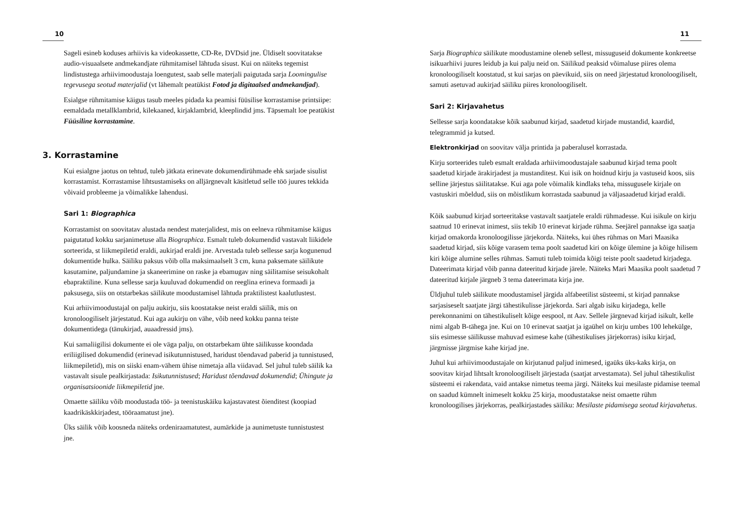10
Sageli esineb koduses arhiivis ka videokassette, CD-Re, DVDsid jne. Üldiselt soovitatakse audio-visuaalsete andmekandjate rühmitamisel lähtuda sisust. Kui on näiteks tegemist lindistustega arhiivimoodustaja loengutest, saab selle materjali paigutada sarja Loomingulise tegevusega seotud materjalid (vt lähemalt peatükist Fotod ja digitaalsed andmekandjad).
Esialgse rühmitamise käigus tasub meeles pidada ka peamisi füüsilise korrastamise printsiipe: eemaldada metallklambrid, kilekaaned, kirjaklambrid, kleeplindid jms. Täpsemalt loe peatükist Füüsiline korrastamine.
3. Korrastamine
Kui esialgne jaotus on tehtud, tuleb jätkata erinevate dokumendirühmade ehk sarjade sisulist korrastamist. Korrastamise lihtsustamiseks on alljärgnevalt käsitletud selle töö juures tekkida võivaid probleeme ja võimalikke lahendusi.
Sari 1: Biographica
Korrastamist on soovitatav alustada nendest materjalidest, mis on eelneva rühmitamise käigus paigutatud kokku sarjanimetuse alla Biographica. Esmalt tuleb dokumendid vastavalt liikidele sorteerida, st liikmepiletid eraldi, aukirjad eraldi jne. Arvestada tuleb sellesse sarja kogunenud dokumentide hulka. Säiliku paksus võib olla maksimaalselt 3 cm, kuna paksemate säilikute kasutamine, paljundamine ja skaneerimine on raske ja ebamugav ning säilitamise seisukohalt ebapraktiline. Kuna sellesse sarja kuuluvad dokumendid on reeglina erineva formaadi ja paksusega, siis on otstarbekas säilikute moodustamisel lähtuda praktilistest kaalutlustest.
Kui arhiivimoodustajal on palju aukirju, siis koostatakse neist eraldi säilik, mis on kronoloogiliselt järjestatud. Kui aga aukirju on vähe, võib need kokku panna teiste dokumentidega (tänukirjad, auaadressid jms).
Kui samaliigilisi dokumente ei ole väga palju, on otstarbekam ühte säilikusse koondada eriliigilised dokumendid (erinevad isikutunnistused, haridust tõendavad paberid ja tunnistused, liikmepiletid), mis on siiski enam-vähem ühise nimetaja alla viidavad. Sel juhul tuleb säilik ka vastavalt sisule pealkirjastada: Isikutunnistused; Haridust tõendavad dokumendid; Ühingute ja organisatsioonide liikmepiletid jne.
Omaette säiliku võib moodustada töö- ja teenistuskäiku kajastavatest õienditest (koopiad kaadrikäskkirjadest, tööraamatust jne).
Üks säilik võib koosneda näiteks ordeniraamatutest, aumärkide ja aunimetuste tunnistustest jne.
11
Sarja Biographica säilikute moodustamine oleneb sellest, missuguseid dokumente konkreetse isikuarhiivi juures leidub ja kui palju neid on. Säilikud peaksid võimaluse piires olema kronoloogiliselt koostatud, st kui sarjas on päevikuid, siis on need järjestatud kronoloogiliselt, samuti asetuvad aukirjad säiliku piires kronoloogiliselt.
Sari 2: Kirjavahetus
Sellesse sarja koondatakse kõik saabunud kirjad, saadetud kirjade mustandid, kaardid, telegrammid ja kutsed.
Elektronkirjad on soovitav välja printida ja paberalusel korrastada.
Kirju sorteerides tuleb esmalt eraldada arhiivimoodustajale saabunud kirjad tema poolt saadetud kirjade ärakirjadest ja mustanditest. Kui isik on hoidnud kirju ja vastuseid koos, siis selline järjestus säilitatakse. Kui aga pole võimalik kindlaks teha, missugusele kirjale on vastuskiri mõeldud, siis on mõistlikum korrastada saabunud ja väljasaadetud kirjad eraldi.
Kõik saabunud kirjad sorteeritakse vastavalt saatjatele eraldi rühmadesse. Kui isikule on kirju saatnud 10 erinevat inimest, siis tekib 10 erinevat kirjade rühma. Seejärel pannakse iga saatja kirjad omakorda kronoloogilisse järjekorda. Näiteks, kui ühes rühmas on Mari Maasika saadetud kirjad, siis kõige varasem tema poolt saadetud kiri on kõige ülemine ja kõige hilisem kiri kõige alumine selles rühmas. Samuti tuleb toimida kõigi teiste poolt saadetud kirjadega. Dateerimata kirjad võib panna dateeritud kirjade järele. Näiteks Mari Maasika poolt saadetud 7 dateeritud kirjale järgneb 3 tema dateerimata kirja jne.
Üldjuhul tuleb säilikute moodustamisel järgida alfabeetilist süsteemi, st kirjad pannakse sarjasiseselt saatjate järgi tähestikulisse järjekorda. Sari algab isiku kirjadega, kelle perekonnanimi on tähestikuliselt kõige eespool, nt Aav. Sellele järgnevad kirjad isikult, kelle nimi algab B-tähega jne. Kui on 10 erinevat saatjat ja igaühel on kirju umbes 100 lehekülge, siis esimesse säilikusse mahuvad esimese kahe (tähestikulises järjekorras) isiku kirjad, järgmisse järgmise kahe kirjad jne.
Juhul kui arhiivimoodustajale on kirjutanud paljud inimesed, igaüks üks-kaks kirja, on soovitav kirjad lihtsalt kronoloogiliselt järjestada (saatjat arvestamata). Sel juhul tähestikulist süsteemi ei rakendata, vaid antakse nimetus teema järgi. Näiteks kui mesilaste pidamise teemal on saadud kümnelt inimeselt kokku 25 kirja, moodustatakse neist omaette rühm kronoloogilises järjekorras, pealkirjastades säiliku: Mesilaste pidamisega seotud kirjavahetus.